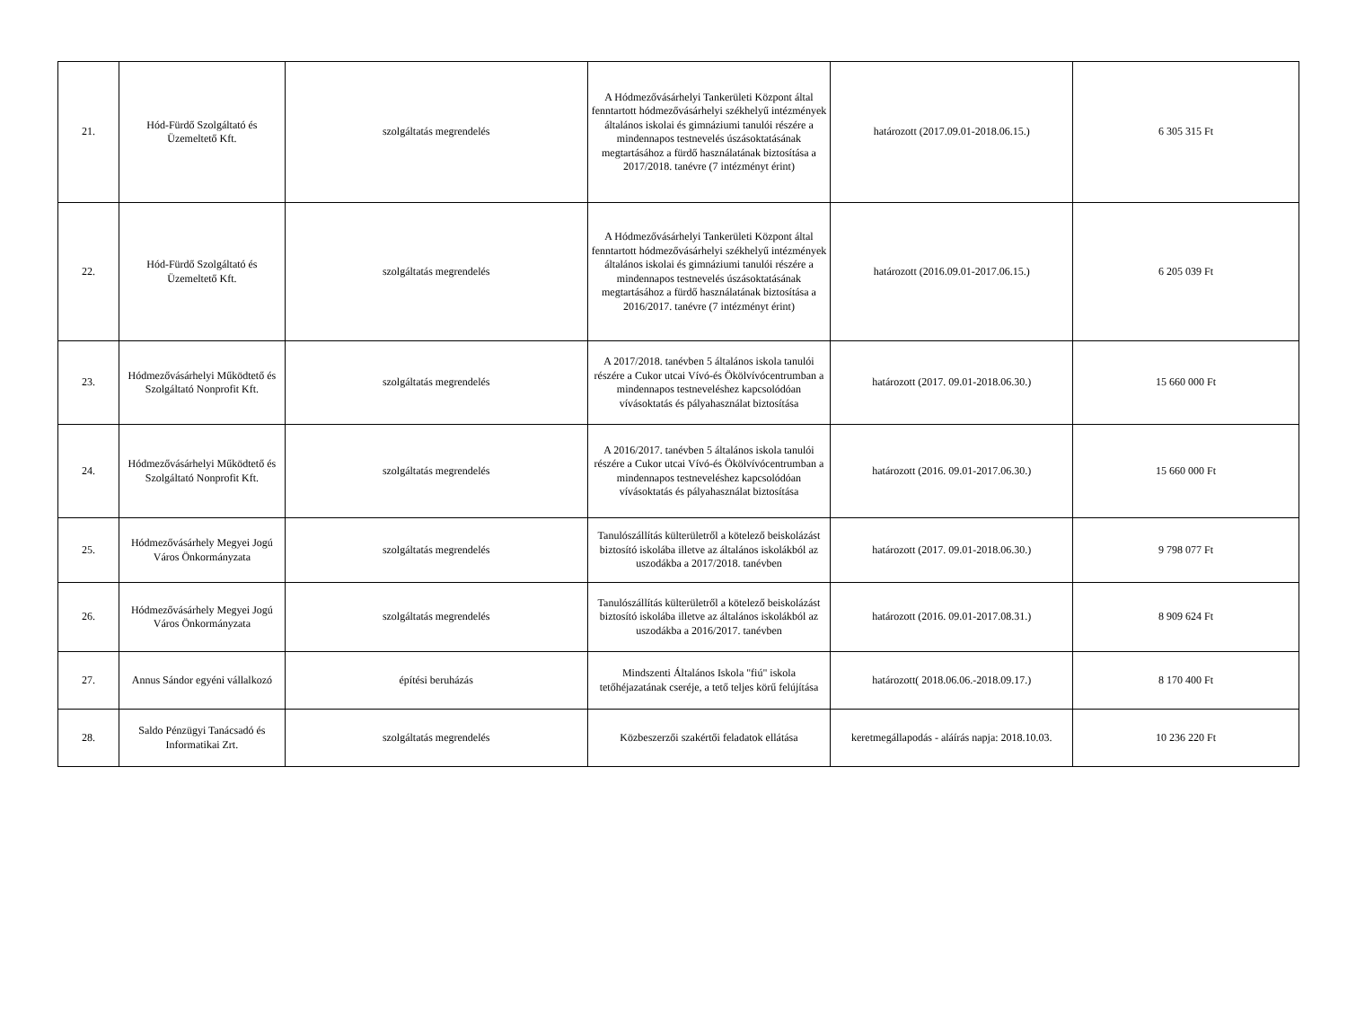| 21. | Hód-Fürdő Szolgáltató és Üzemeltető Kft. | szolgáltatás megrendelés | A Hódmezővásárhelyi Tankerületi Központ által fenntartott hódmezővásárhelyi székhelyű intézmények általános iskolai és gimnáziumi tanulói részére a mindennapos testnevelés úszásoktatásának megtartásához a fürdő használatának biztosítása a 2017/2018. tanévre (7 intézményt érint) | határozott (2017.09.01-2018.06.15.) | 6 305 315 Ft |
| 22. | Hód-Fürdő Szolgáltató és Üzemeltető Kft. | szolgáltatás megrendelés | A Hódmezővásárhelyi Tankerületi Központ által fenntartott hódmezővásárhelyi székhelyű intézmények általános iskolai és gimnáziumi tanulói részére a mindennapos testnevelés úszásoktatásának megtartásához a fürdő használatának biztosítása a 2016/2017. tanévre (7 intézményt érint) | határozott (2016.09.01-2017.06.15.) | 6 205 039 Ft |
| 23. | Hódmezővásárhelyi Működtető és Szolgáltató Nonprofit Kft. | szolgáltatás megrendelés | A 2017/2018. tanévben 5 általános iskola tanulói részére a Cukor utcai Vívó-és Ökölvívócentrumban a mindennapos testneveléshez kapcsolódóan vívásoktatás és pályahasználat biztosítása | határozott (2017. 09.01-2018.06.30.) | 15 660 000 Ft |
| 24. | Hódmezővásárhelyi Működtető és Szolgáltató Nonprofit Kft. | szolgáltatás megrendelés | A 2016/2017. tanévben 5 általános iskola tanulói részére a Cukor utcai Vívó-és Ökölvívócentrumban a mindennapos testneveléshez kapcsolódóan vívásoktatás és pályahasználat biztosítása | határozott (2016. 09.01-2017.06.30.) | 15 660 000 Ft |
| 25. | Hódmezővásárhely Megyei Jogú Város Önkormányzata | szolgáltatás megrendelés | Tanulószállítás külterületről a kötelező beiskolázást biztosító iskolába illetve az általános iskolákból az uszodákba a 2017/2018. tanévben | határozott (2017. 09.01-2018.06.30.) | 9 798 077 Ft |
| 26. | Hódmezővásárhely Megyei Jogú Város Önkormányzata | szolgáltatás megrendelés | Tanulószállítás külterületről a kötelező beiskolázást biztosító iskolába illetve az általános iskolákból az uszodákba a 2016/2017. tanévben | határozott (2016. 09.01-2017.08.31.) | 8 909 624 Ft |
| 27. | Annus Sándor egyéni vállalkozó | építési beruházás | Mindszenti Általános Iskola "fiú" iskola tetőhéjazatának cseréje, a tető teljes körű felújítása | határozott( 2018.06.06.-2018.09.17.) | 8 170 400 Ft |
| 28. | Saldo Pénzügyi Tanácsadó és Informatikai Zrt. | szolgáltatás megrendelés | Közbeszerzői szakértői feladatok ellátása | keretmegállapodás - aláírás napja: 2018.10.03. | 10 236 220 Ft |